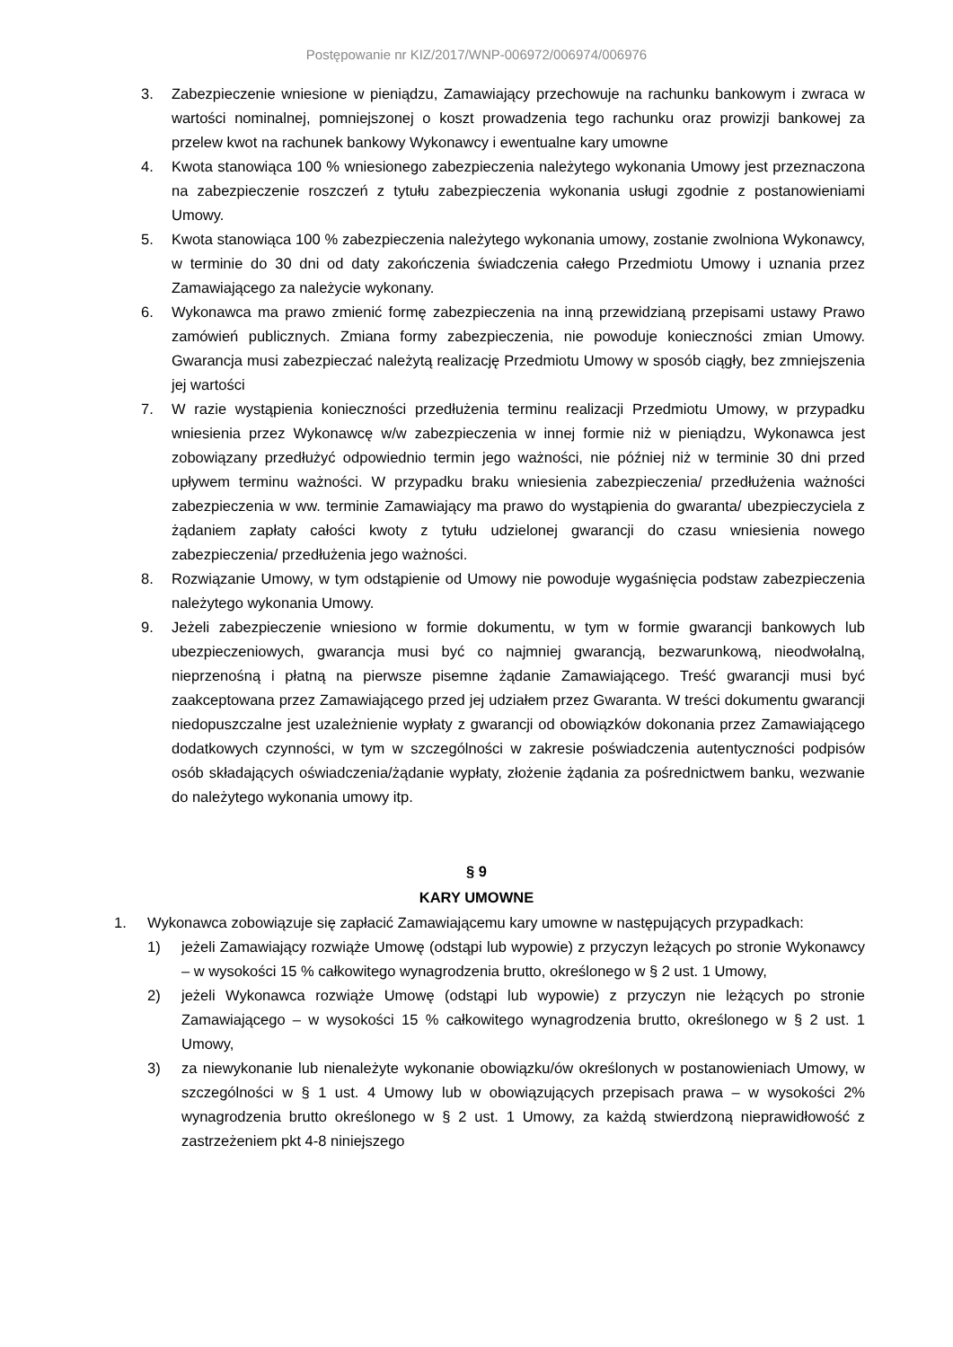Postępowanie nr KIZ/2017/WNP-006972/006974/006976
3. Zabezpieczenie wniesione w pieniądzu, Zamawiający przechowuje na rachunku bankowym i zwraca w wartości nominalnej, pomniejszonej o koszt prowadzenia tego rachunku oraz prowizji bankowej za przelew kwot na rachunek bankowy Wykonawcy i ewentualne kary umowne
4. Kwota stanowiąca 100 % wniesionego zabezpieczenia należytego wykonania Umowy jest przeznaczona na zabezpieczenie roszczeń z tytułu zabezpieczenia wykonania usługi zgodnie z postanowieniami Umowy.
5. Kwota stanowiąca 100 % zabezpieczenia należytego wykonania umowy, zostanie zwolniona Wykonawcy, w terminie do 30 dni od daty zakończenia świadczenia całego Przedmiotu Umowy i uznania przez Zamawiającego za należycie wykonany.
6. Wykonawca ma prawo zmienić formę zabezpieczenia na inną przewidzianą przepisami ustawy Prawo zamówień publicznych. Zmiana formy zabezpieczenia, nie powoduje konieczności zmian Umowy. Gwarancja musi zabezpieczać należytą realizację Przedmiotu Umowy w sposób ciągły, bez zmniejszenia jej wartości
7. W razie wystąpienia konieczności przedłużenia terminu realizacji Przedmiotu Umowy, w przypadku wniesienia przez Wykonawcę w/w zabezpieczenia w innej formie niż w pieniądzu, Wykonawca jest zobowiązany przedłużyć odpowiednio termin jego ważności, nie później niż w terminie 30 dni przed upływem terminu ważności. W przypadku braku wniesienia zabezpieczenia/ przedłużenia ważności zabezpieczenia w ww. terminie Zamawiający ma prawo do wystąpienia do gwaranta/ ubezpieczyciela z żądaniem zapłaty całości kwoty z tytułu udzielonej gwarancji do czasu wniesienia nowego zabezpieczenia/ przedłużenia jego ważności.
8. Rozwiązanie Umowy, w tym odstąpienie od Umowy nie powoduje wygaśnięcia podstaw zabezpieczenia należytego wykonania Umowy.
9. Jeżeli zabezpieczenie wniesiono w formie dokumentu, w tym w formie gwarancji bankowych lub ubezpieczeniowych, gwarancja musi być co najmniej gwarancją, bezwarunkową, nieodwołalną, nieprzenośną i płatną na pierwsze pisemne żądanie Zamawiającego. Treść gwarancji musi być zaakceptowana przez Zamawiającego przed jej udziałem przez Gwaranta. W treści dokumentu gwarancji niedopuszczalne jest uzależnienie wypłaty z gwarancji od obowiązków dokonania przez Zamawiającego dodatkowych czynności, w tym w szczególności w zakresie poświadczenia autentyczności podpisów osób składających oświadczenia/żądanie wypłaty, złożenie żądania za pośrednictwem banku, wezwanie do należytego wykonania umowy itp.
§ 9
KARY UMOWNE
1. Wykonawca zobowiązuje się zapłacić Zamawiającemu kary umowne w następujących przypadkach:
1) jeżeli Zamawiający rozwiąże Umowę (odstąpi lub wypowie) z przyczyn leżących po stronie Wykonawcy – w wysokości 15 % całkowitego wynagrodzenia brutto, określonego w § 2 ust. 1 Umowy,
2) jeżeli Wykonawca rozwiąże Umowę (odstąpi lub wypowie) z przyczyn nie leżących po stronie Zamawiającego – w wysokości 15 % całkowitego wynagrodzenia brutto, określonego w § 2 ust. 1 Umowy,
3) za niewykonanie lub nienależyte wykonanie obowiązku/ów określonych w postanowieniach Umowy, w szczególności w § 1 ust. 4 Umowy lub w obowiązujących przepisach prawa – w wysokości 2% wynagrodzenia brutto określonego w § 2 ust. 1 Umowy, za każdą stwierdzoną nieprawidłowość z zastrzeżeniem pkt 4-8 niniejszego